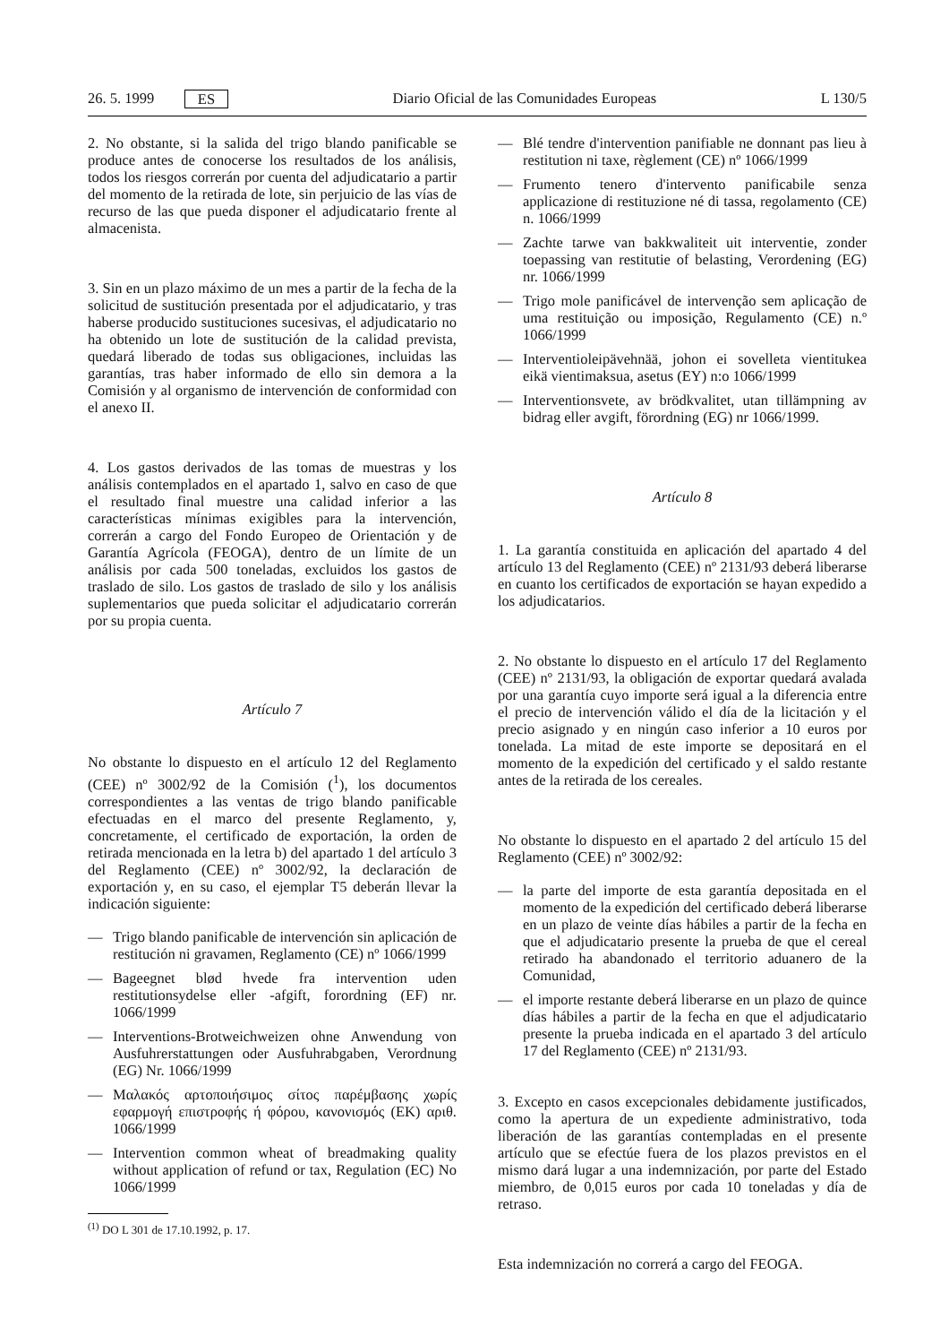26. 5. 1999 ES Diario Oficial de las Comunidades Europeas L 130/5
2. No obstante, si la salida del trigo blando panificable se produce antes de conocerse los resultados de los análisis, todos los riesgos correrán por cuenta del adjudicatario a partir del momento de la retirada de lote, sin perjuicio de las vías de recurso de las que pueda disponer el adjudicatario frente al almacenista.
3. Sin en un plazo máximo de un mes a partir de la fecha de la solicitud de sustitución presentada por el adjudicatario, y tras haberse producido sustituciones sucesivas, el adjudicatario no ha obtenido un lote de sustitución de la calidad prevista, quedará liberado de todas sus obligaciones, incluidas las garantías, tras haber informado de ello sin demora a la Comisión y al organismo de intervención de conformidad con el anexo II.
4. Los gastos derivados de las tomas de muestras y los análisis contemplados en el apartado 1, salvo en caso de que el resultado final muestre una calidad inferior a las características mínimas exigibles para la intervención, correrán a cargo del Fondo Europeo de Orientación y de Garantía Agrícola (FEOGA), dentro de un límite de un análisis por cada 500 toneladas, excluidos los gastos de traslado de silo. Los gastos de traslado de silo y los análisis suplementarios que pueda solicitar el adjudicatario correrán por su propia cuenta.
Artículo 7
No obstante lo dispuesto en el artículo 12 del Reglamento (CEE) nº 3002/92 de la Comisión (<sup>1</sup>), los documentos correspondientes a las ventas de trigo blando panificable efectuadas en el marco del presente Reglamento, y, concretamente, el certificado de exportación, la orden de retirada mencionada en la letra b) del apartado 1 del artículo 3 del Reglamento (CEE) nº 3002/92, la declaración de exportación y, en su caso, el ejemplar T5 deberán llevar la indicación siguiente:
— Trigo blando panificable de intervención sin aplicación de restitución ni gravamen, Reglamento (CE) nº 1066/1999
— Bageegnet blød hvede fra intervention uden restitutionsydelse eller -afgift, forordning (EF) nr. 1066/1999
— Interventions-Brotweichweizen ohne Anwendung von Ausfuhrerstattungen oder Ausfuhrabgaben, Verordnung (EG) Nr. 1066/1999
— Μαλακός αρτοποιήσιμος σίτος παρέμβασης χωρίς εφαρμογή επιστροφής ή φόρου, κανονισμός (ΕΚ) αριθ. 1066/1999
— Intervention common wheat of breadmaking quality without application of refund or tax, Regulation (EC) No 1066/1999
<sup>(1)</sup> DO L 301 de 17.10.1992, p. 17.
— Blé tendre d'intervention panifiable ne donnant pas lieu à restitution ni taxe, règlement (CE) nº 1066/1999
— Frumento tenero d'intervento panificabile senza applicazione di restituzione né di tassa, regolamento (CE) n. 1066/1999
— Zachte tarwe van bakkwaliteit uit interventie, zonder toepassing van restitutie of belasting, Verordening (EG) nr. 1066/1999
— Trigo mole panificável de intervenção sem aplicação de uma restituição ou imposição, Regulamento (CE) n.º 1066/1999
— Interventioleipävehnää, johon ei sovelleta vientitukea eikä vientimaksua, asetus (EY) n:o 1066/1999
— Interventionsvete, av brödkvalitet, utan tillämpning av bidrag eller avgift, förordning (EG) nr 1066/1999.
Artículo 8
1. La garantía constituida en aplicación del apartado 4 del artículo 13 del Reglamento (CEE) nº 2131/93 deberá liberarse en cuanto los certificados de exportación se hayan expedido a los adjudicatarios.
2. No obstante lo dispuesto en el artículo 17 del Reglamento (CEE) nº 2131/93, la obligación de exportar quedará avalada por una garantía cuyo importe será igual a la diferencia entre el precio de intervención válido el día de la licitación y el precio asignado y en ningún caso inferior a 10 euros por tonelada. La mitad de este importe se depositará en el momento de la expedición del certificado y el saldo restante antes de la retirada de los cereales.
No obstante lo dispuesto en el apartado 2 del artículo 15 del Reglamento (CEE) nº 3002/92:
— la parte del importe de esta garantía depositada en el momento de la expedición del certificado deberá liberarse en un plazo de veinte días hábiles a partir de la fecha en que el adjudicatario presente la prueba de que el cereal retirado ha abandonado el territorio aduanero de la Comunidad,
— el importe restante deberá liberarse en un plazo de quince días hábiles a partir de la fecha en que el adjudicatario presente la prueba indicada en el apartado 3 del artículo 17 del Reglamento (CEE) nº 2131/93.
3. Excepto en casos excepcionales debidamente justificados, como la apertura de un expediente administrativo, toda liberación de las garantías contempladas en el presente artículo que se efectúe fuera de los plazos previstos en el mismo dará lugar a una indemnización, por parte del Estado miembro, de 0,015 euros por cada 10 toneladas y día de retraso.
Esta indemnización no correrá a cargo del FEOGA.